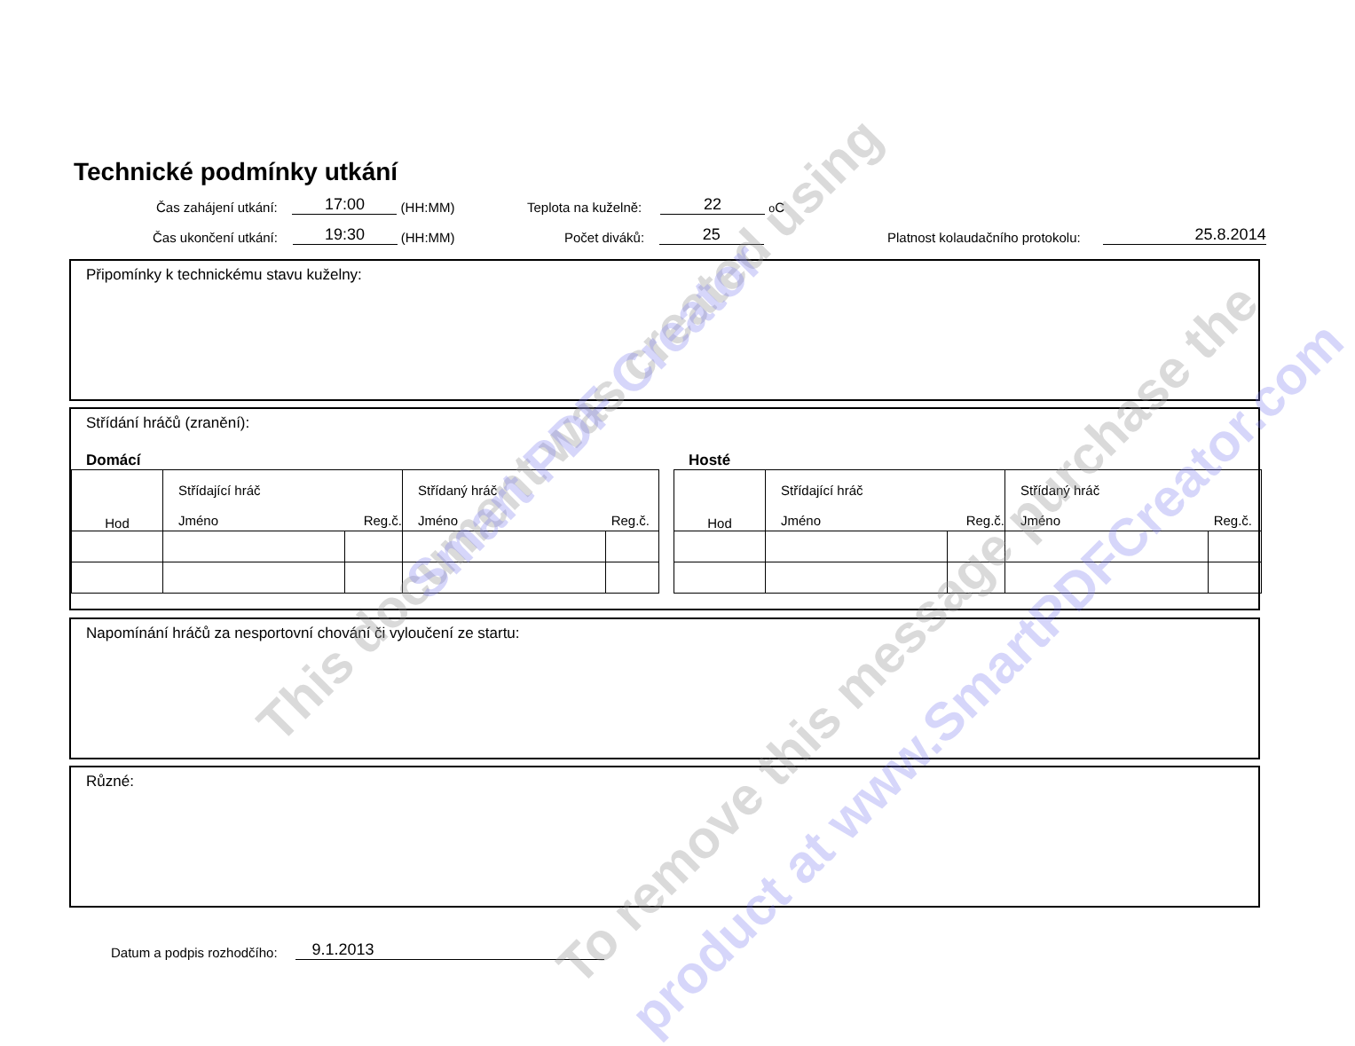Technické podmínky utkání
Čas zahájení utkání: 17:00 (HH:MM)
Teplota na kuželně: 22 <sup>o</sup>C
Čas ukončení utkání: 19:30 (HH:MM)
Počet diváků: 25
Platnost kolaudačního protokolu: 25.8.2014
Připomínky k technickému stavu kuželny:
Střídání hráčů (zranění):
Domácí Hosté
| Hod | Střídající hráč Jméno Reg.č. | | Střídaný hráč Jméno Reg.č. | |
| Hod | Střídající hráč Jméno Reg.č. | | Střídaný hráč Jméno Reg.č. | |
Napomínání hráčů za nesportovní chování či vyloučení ze startu:
Různé:
Datum a podpis rozhodčího: 9.1.2013
This document was created using Smart PDF Creator
To remove this message purchase the
product at www.SmartPDFCreator.com